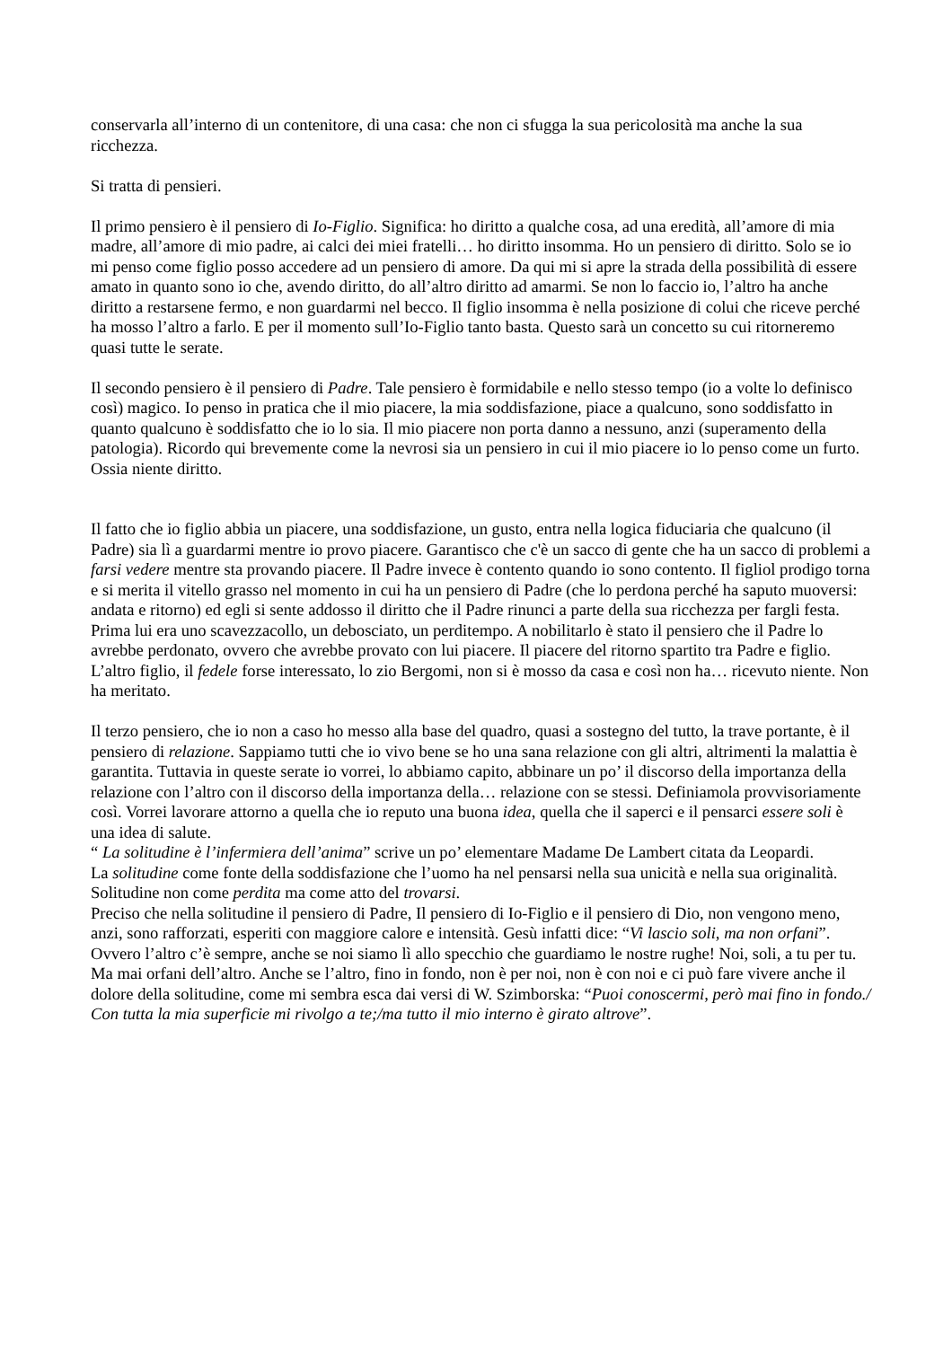conservarla all’interno di un contenitore, di una casa: che non ci sfugga la sua pericolosità ma anche la sua ricchezza.
Si tratta di pensieri.
Il primo pensiero è il pensiero di Io-Figlio. Significa: ho diritto a qualche cosa, ad una eredità, all’amore di mia madre, all’amore di mio padre, ai calci dei miei fratelli… ho diritto insomma. Ho un pensiero di diritto. Solo se io mi penso come figlio posso accedere ad un pensiero di amore. Da qui mi si apre la strada della possibilità di essere amato in quanto sono io che, avendo diritto, do all’altro diritto ad amarmi. Se non lo faccio io, l’altro ha anche diritto a restarsene fermo, e non guardarmi nel becco. Il figlio insomma è nella posizione di colui che riceve perché ha mosso l’altro a farlo. E per il momento sull’Io-Figlio tanto basta. Questo sarà un concetto su cui ritorneremo quasi tutte le serate.
Il secondo pensiero è il pensiero di Padre. Tale pensiero è formidabile e nello stesso tempo (io a volte lo definisco così) magico. Io penso in pratica che il mio piacere, la mia soddisfazione, piace a qualcuno, sono soddisfatto in quanto qualcuno è soddisfatto che io lo sia. Il mio piacere non porta danno a nessuno, anzi (superamento della patologia). Ricordo qui brevemente come la nevrosi sia un pensiero in cui il mio piacere io lo penso come un furto. Ossia niente diritto.
Il fatto che io figlio abbia un piacere, una soddisfazione, un gusto, entra nella logica fiduciaria che qualcuno (il Padre) sia lì a guardarmi mentre io provo piacere. Garantisco che c'è un sacco di gente che ha un sacco di problemi a farsi vedere mentre sta provando piacere. Il Padre invece è contento quando io sono contento. Il figliol prodigo torna e si merita il vitello grasso nel momento in cui ha un pensiero di Padre (che lo perdona perché ha saputo muoversi: andata e ritorno) ed egli si sente addosso il diritto che il Padre rinunci a parte della sua ricchezza per fargli festa. Prima lui era uno scavezzacollo, un debosciato, un perditempo. A nobilitarlo è stato il pensiero che il Padre lo avrebbe perdonato, ovvero che avrebbe provato con lui piacere. Il piacere del ritorno spartito tra Padre e figlio. L’altro figlio, il fedele forse interessato, lo zio Bergomi, non si è mosso da casa e così non ha… ricevuto niente. Non ha meritato.
Il terzo pensiero, che io non a caso ho messo alla base del quadro, quasi a sostegno del tutto, la trave portante, è il pensiero di relazione. Sappiamo tutti che io vivo bene se ho una sana relazione con gli altri, altrimenti la malattia è garantita. Tuttavia in queste serate io vorrei, lo abbiamo capito, abbinare un po’ il discorso della importanza della relazione con l’altro con il discorso della importanza della… relazione con se stessi. Definiamola provvisoriamente così. Vorrei lavorare attorno a quella che io reputo una buona idea, quella che il saperci e il pensarci essere soli è una idea di salute.
“ La solitudine è l’infermiera dell’anima” scrive un po’ elementare Madame De Lambert citata da Leopardi.
La solitudine come fonte della soddisfazione che l’uomo ha nel pensarsi nella sua unicità e nella sua originalità. Solitudine non come perdita ma come atto del trovarsi.
Preciso che nella solitudine il pensiero di Padre, Il pensiero di Io-Figlio e il pensiero di Dio, non vengono meno, anzi, sono rafforzati, esperiti con maggiore calore e intensità. Gesù infatti dice: “Vi lascio soli, ma non orfani”. Ovvero l’altro c’è sempre, anche se noi siamo lì allo specchio che guardiamo le nostre rughe! Noi, soli, a tu per tu. Ma mai orfani dell’altro. Anche se l’altro, fino in fondo, non è per noi, non è con noi e ci può fare vivere anche il dolore della solitudine, come mi sembra esca dai versi di W. Szimborska: “Puoi conoscermi, però mai fino in fondo./ Con tutta la mia superficie mi rivolgo a te;/ma tutto il mio interno è girato altrove”.